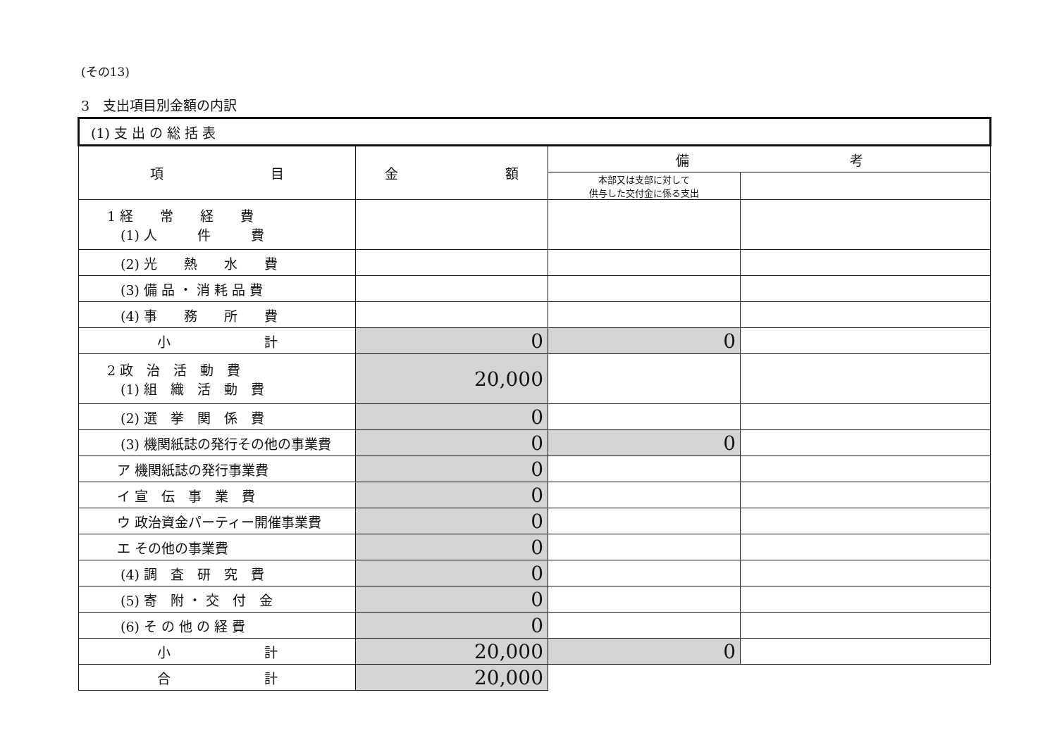(その13)
3　支出項目別金額の内訳
| (1) 支 出 の 総 括 表 | | | |
| 項 目 | 金 額 | 備 考 | |
| | | 本部又は支部に対して 供与した交付金に係る支出 | |
| 1 経 常 経 費 (1) 人 件 費 | | | |
| (2) 光 熱 水 費 | | | |
| (3) 備 品 ・ 消 耗 品 費 | | | |
| (4) 事 務 所 費 | | | |
| 小 計 | 0 | 0 | |
| 2 政 治 活 動 費 (1) 組 織 活 動 費 | 20,000 | | |
| (2) 選 挙 関 係 費 | 0 | | |
| (3) 機関紙誌の発行その他の事業費 | 0 | 0 | |
| ア 機関紙誌の発行事業費 | 0 | | |
| イ 宣 伝 事 業 費 | 0 | | |
| ウ 政治資金パーティー開催事業費 | 0 | | |
| エ その他の事業費 | 0 | | |
| (4) 調 査 研 究 費 | 0 | | |
| (5) 寄 附 ・ 交 付 金 | 0 | | |
| (6) そ の 他 の 経 費 | 0 | | |
| 小 計 | 20,000 | 0 | |
| 合 計 | 20,000 | | |